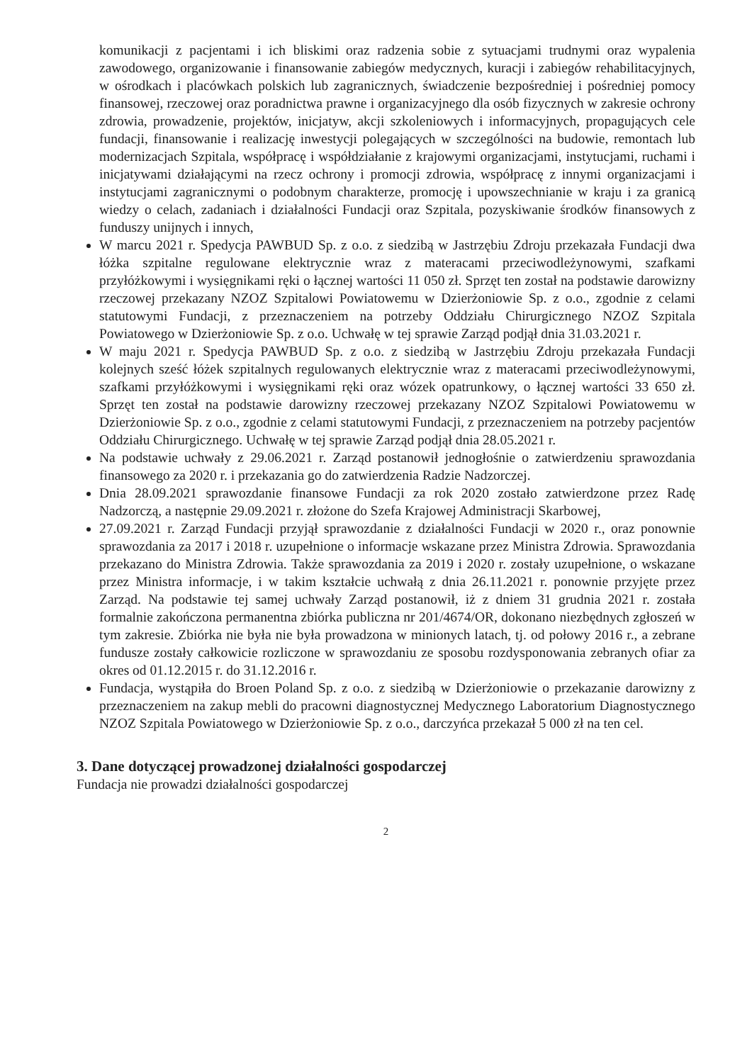komunikacji z pacjentami i ich bliskimi oraz radzenia sobie z sytuacjami trudnymi oraz wypalenia zawodowego, organizowanie i finansowanie zabiegów medycznych, kuracji i zabiegów rehabilitacyjnych, w ośrodkach i placówkach polskich lub zagranicznych, świadczenie bezpośredniej i pośredniej pomocy finansowej, rzeczowej oraz poradnictwa prawne i organizacyjnego dla osób fizycznych w zakresie ochrony zdrowia, prowadzenie, projektów, inicjatyw, akcji szkoleniowych i informacyjnych, propagujących cele fundacji, finansowanie i realizację inwestycji polegających w szczególności na budowie, remontach lub modernizacjach Szpitala, współpracę i współdziałanie z krajowymi organizacjami, instytucjami, ruchami i inicjatywami działającymi na rzecz ochrony i promocji zdrowia, współpracę z innymi organizacjami i instytucjami zagranicznymi o podobnym charakterze, promocję i upowszechnianie w kraju i za granicą wiedzy o celach, zadaniach i działalności Fundacji oraz Szpitala, pozyskiwanie środków finansowych z funduszy unijnych i innych,
W marcu 2021 r. Spedycja PAWBUD Sp. z o.o. z siedzibą w Jastrzębiu Zdroju przekazała Fundacji dwa łóżka szpitalne regulowane elektrycznie wraz z materacami przeciwodleżynowymi, szafkami przyłóżkowymi i wysięgnikami ręki o łącznej wartości 11 050 zł. Sprzęt ten został na podstawie darowizny rzeczowej przekazany NZOZ Szpitalowi Powiatowemu w Dzierżoniowie Sp. z o.o., zgodnie z celami statutowymi Fundacji, z przeznaczeniem na potrzeby Oddziału Chirurgicznego NZOZ Szpitala Powiatowego w Dzierżoniowie Sp. z o.o. Uchwałę w tej sprawie Zarząd podjął dnia 31.03.2021 r.
W maju 2021 r. Spedycja PAWBUD Sp. z o.o. z siedzibą w Jastrzębiu Zdroju przekazała Fundacji kolejnych sześć łóżek szpitalnych regulowanych elektrycznie wraz z materacami przeciwodleżynowymi, szafkami przyłóżkowymi i wysięgnikami ręki oraz wózek opatrunkowy, o łącznej wartości 33 650 zł. Sprzęt ten został na podstawie darowizny rzeczowej przekazany NZOZ Szpitalowi Powiatowemu w Dzierżoniowie Sp. z o.o., zgodnie z celami statutowymi Fundacji, z przeznaczeniem na potrzeby pacjentów Oddziału Chirurgicznego. Uchwałę w tej sprawie Zarząd podjął dnia 28.05.2021 r.
Na podstawie uchwały z 29.06.2021 r. Zarząd postanowił jednogłośnie o zatwierdzeniu sprawozdania finansowego za 2020 r. i przekazania go do zatwierdzenia Radzie Nadzorczej.
Dnia 28.09.2021 sprawozdanie finansowe Fundacji za rok 2020 zostało zatwierdzone przez Radę Nadzorczą, a następnie 29.09.2021 r. złożone do Szefa Krajowej Administracji Skarbowej,
27.09.2021 r. Zarząd Fundacji przyjął sprawozdanie z działalności Fundacji w 2020 r., oraz ponownie sprawozdania za 2017 i 2018 r. uzupełnione o informacje wskazane przez Ministra Zdrowia. Sprawozdania przekazano do Ministra Zdrowia. Także sprawozdania za 2019 i 2020 r. zostały uzupełnione, o wskazane przez Ministra informacje, i w takim kształcie uchwałą z dnia 26.11.2021 r. ponownie przyjęte przez Zarząd. Na podstawie tej samej uchwały Zarząd postanowił, iż z dniem 31 grudnia 2021 r. została formalnie zakończona permanentna zbiórka publiczna nr 201/4674/OR, dokonano niezbędnych zgłoszeń w tym zakresie. Zbiórka nie była nie była prowadzona w minionych latach, tj. od połowy 2016 r., a zebrane fundusze zostały całkowicie rozliczone w sprawozdaniu ze sposobu rozdysponowania zebranych ofiar za okres od 01.12.2015 r. do 31.12.2016 r.
Fundacja, wystąpiła do Broen Poland Sp. z o.o. z siedzibą w Dzierżoniowie o przekazanie darowizny z przeznaczeniem na zakup mebli do pracowni diagnostycznej Medycznego Laboratorium Diagnostycznego NZOZ Szpitala Powiatowego w Dzierżoniowie Sp. z o.o., darczyńca przekazał 5 000 zł na ten cel.
3. Dane dotyczącej prowadzonej działalności gospodarczej
Fundacja nie prowadzi działalności gospodarczej
2